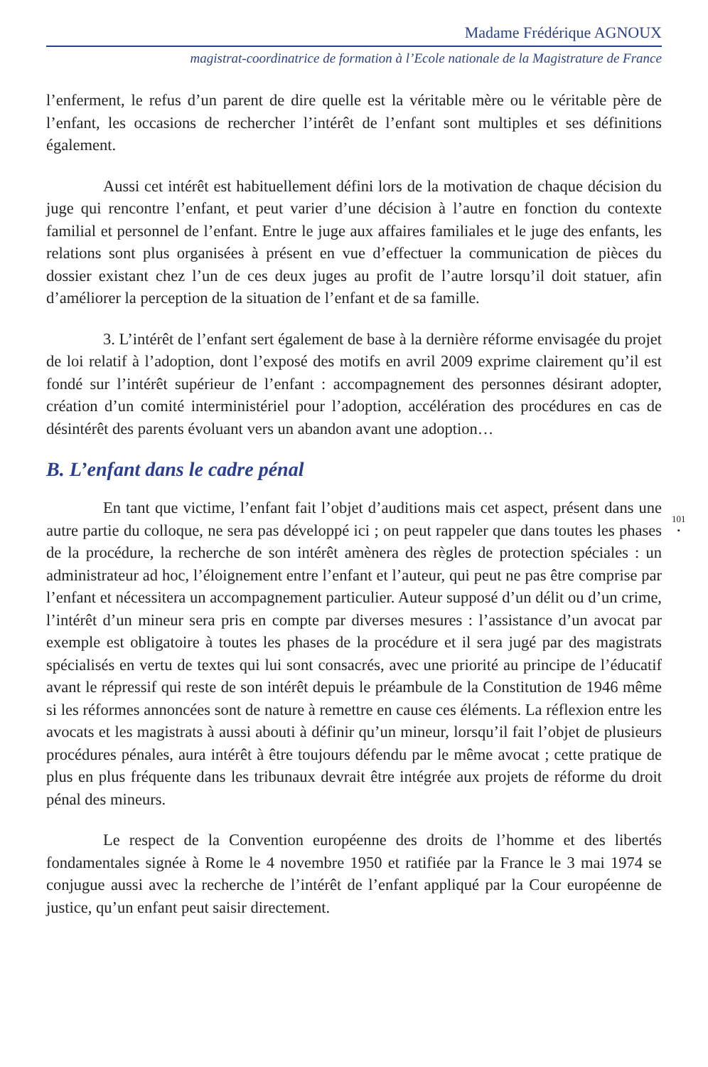Madame Frédérique AGNOUX
magistrat-coordinatrice de formation à l’Ecole nationale de la Magistrature de France
l’enferment, le refus d’un parent de dire quelle est la véritable mère ou le véritable père de l’enfant, les occasions de rechercher l’intérêt de l’enfant sont multiples et ses définitions également.
Aussi cet intérêt est habituellement défini lors de la motivation de chaque décision du juge qui rencontre l’enfant, et peut varier d’une décision à l’autre en fonction du contexte familial et personnel de l’enfant. Entre le juge aux affaires familiales et le juge des enfants, les relations sont plus organisées à présent en vue d’effectuer la communication de pièces du dossier existant chez l’un de ces deux juges au profit de l’autre lorsqu’il doit statuer, afin d’améliorer la perception de la situation de l’enfant et de sa famille.
3. L’intérêt de l’enfant sert également de base à la dernière réforme envisagée du projet de loi relatif à l’adoption, dont l’exposé des motifs en avril 2009 exprime clairement qu’il est fondé sur l’intérêt supérieur de l’enfant : accompagnement des personnes désirant adopter, création d’un comité interministériel pour l’adoption, accélération des procédures en cas de désintérêt des parents évoluant vers un abandon avant une adoption…
B. L’enfant dans le cadre pénal
101
•
En tant que victime, l’enfant fait l’objet d’auditions mais cet aspect, présent dans une autre partie du colloque, ne sera pas développé ici ; on peut rappeler que dans toutes les phases de la procédure, la recherche de son intérêt amènera des règles de protection spéciales : un administrateur ad hoc, l’éloignement entre l’enfant et l’auteur, qui peut ne pas être comprise par l’enfant et nécessitera un accompagnement particulier. Auteur supposé d’un délit ou d’un crime, l’intérêt d’un mineur sera pris en compte par diverses mesures : l’assistance d’un avocat par exemple est obligatoire à toutes les phases de la procédure et il sera jugé par des magistrats spécialisés en vertu de textes qui lui sont consacrés, avec une priorité au principe de l’éducatif avant le répressif qui reste de son intérêt depuis le préambule de la Constitution de 1946 même si les réformes annoncées sont de nature à remettre en cause ces éléments. La réflexion entre les avocats et les magistrats à aussi abouti à définir qu’un mineur, lorsqu’il fait l’objet de plusieurs procédures pénales, aura intérêt à être toujours défendu par le même avocat ; cette pratique de plus en plus fréquente dans les tribunaux devrait être intégrée aux projets de réforme du droit pénal des mineurs.
Le respect de la Convention européenne des droits de l’homme et des libertés fondamentales signée à Rome le 4 novembre 1950 et ratifiée par la France le 3 mai 1974 se conjugue aussi avec la recherche de l’intérêt de l’enfant appliqué par la Cour européenne de justice, qu’un enfant peut saisir directement.